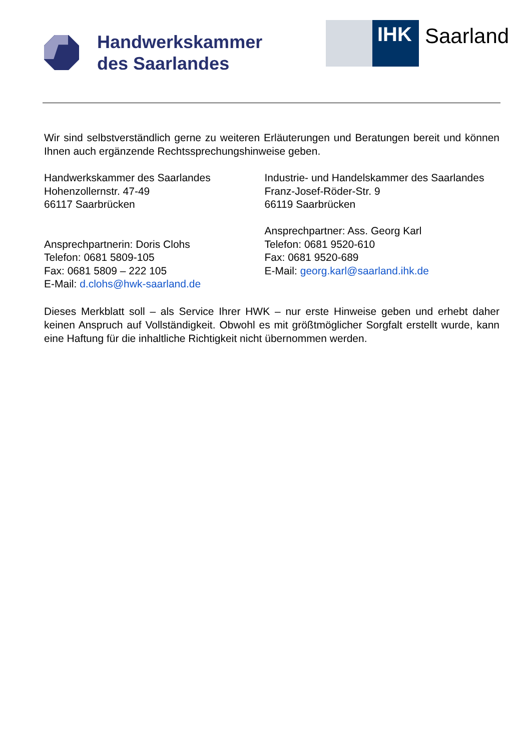Handwerkskammer
des Saarlandes
IHK
Saarland
Wir sind selbstverständlich gerne zu weiteren Erläuterungen und Beratungen bereit und können Ihnen auch ergänzende Rechtssprechungshinweise geben.
Handwerkskammer des Saarlandes
Hohenzollernstr. 47-49
66117 Saarbrücken
Ansprechpartnerin: Doris Clohs
Telefon: 0681 5809-105
Fax: 0681 5809 – 222 105
E-Mail: d.clohs@hwk-saarland.de
Industrie- und Handelskammer des Saarlandes
Franz-Josef-Röder-Str. 9
66119 Saarbrücken
Ansprechpartner: Ass. Georg Karl
Telefon: 0681 9520-610
Fax: 0681 9520-689
E-Mail: georg.karl@saarland.ihk.de
Dieses Merkblatt soll – als Service Ihrer HWK – nur erste Hinweise geben und erhebt daher keinen Anspruch auf Vollständigkeit. Obwohl es mit größtmöglicher Sorgfalt erstellt wurde, kann eine Haftung für die inhaltliche Richtigkeit nicht übernommen werden.